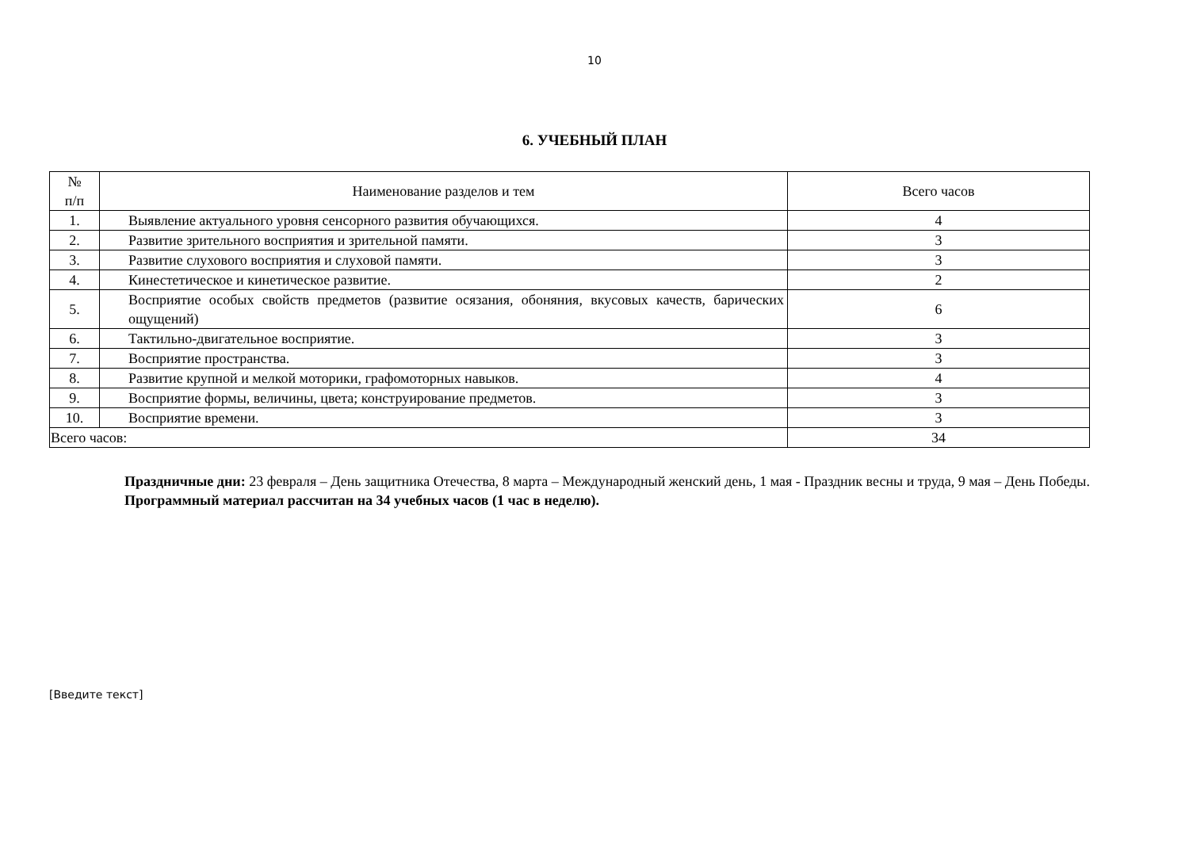10
6. УЧЕБНЫЙ ПЛАН
| № п/п | Наименование разделов и тем | Всего часов |
| --- | --- | --- |
| 1. | Выявление актуального уровня сенсорного развития обучающихся. | 4 |
| 2. | Развитие зрительного восприятия и зрительной памяти. | 3 |
| 3. | Развитие слухового восприятия и слуховой памяти. | 3 |
| 4. | Кинестетическое и кинетическое развитие. | 2 |
| 5. | Восприятие особых свойств предметов (развитие осязания, обоняния, вкусовых качеств, барических ощущений) | 6 |
| 6. | Тактильно-двигательное восприятие. | 3 |
| 7. | Восприятие пространства. | 3 |
| 8. | Развитие крупной и мелкой моторики, графомоторных навыков. | 4 |
| 9. | Восприятие формы, величины, цвета; конструирование предметов. | 3 |
| 10. | Восприятие времени. | 3 |
| Всего часов: | | 34 |
Праздничные дни: 23 февраля – День защитника Отечества, 8 марта – Международный женский день, 1 мая - Праздник весны и труда, 9 мая – День Победы.
Программный материал рассчитан на 34 учебных часов (1 час в неделю).
[Введите текст]